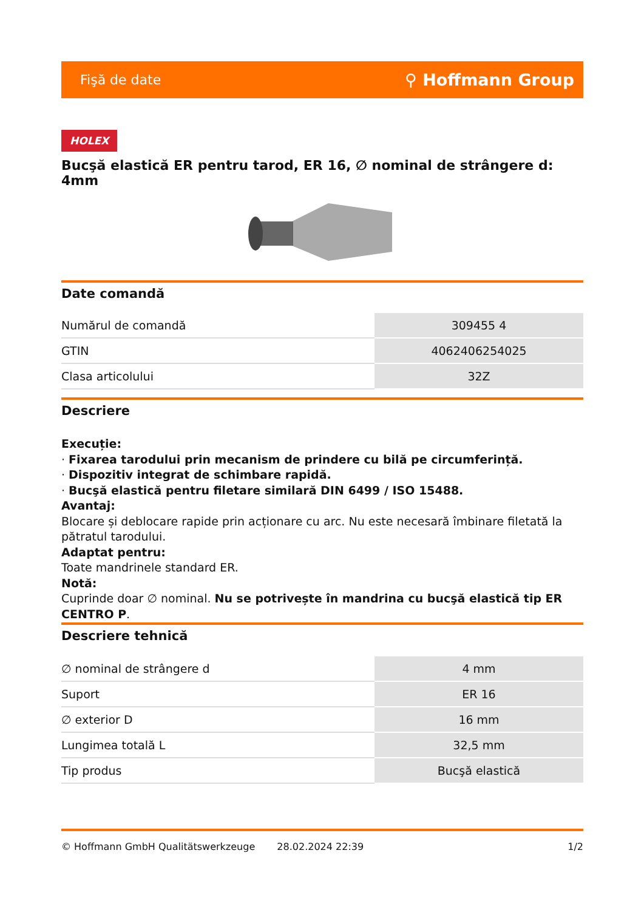Fişă de date ⚲ Hoffmann Group
HOLEX
Bucşă elastică ER pentru tarod, ER 16, ∅ nominal de strângere d: 4mm
Date comandă
| Numărul de comandă | 309455 4 |
| GTIN | 4062406254025 |
| Clasa articolului | 32Z |
Descriere
Execuție:
· Fixarea tarodului prin mecanism de prindere cu bilă pe circumferință.
· Dispozitiv integrat de schimbare rapidă.
· Bucşă elastică pentru filetare similară DIN 6499 / ISO 15488.
Avantaj:
Blocare și deblocare rapide prin acționare cu arc. Nu este necesară îmbinare filetată la pătratul tarodului.
Adaptat pentru:
Toate mandrinele standard ER.
Notă:
Cuprinde doar ∅ nominal. Nu se potrivește în mandrina cu bucşă elastică tip ER CENTRO P.
Descriere tehnică
| ∅ nominal de strângere d | 4 mm |
| Suport | ER 16 |
| ∅ exterior D | 16 mm |
| Lungimea totală L | 32,5 mm |
| Tip produs | Bucşă elastică |
© Hoffmann GmbH Qualitätswerkzeuge 28.02.2024 22:39 1/2